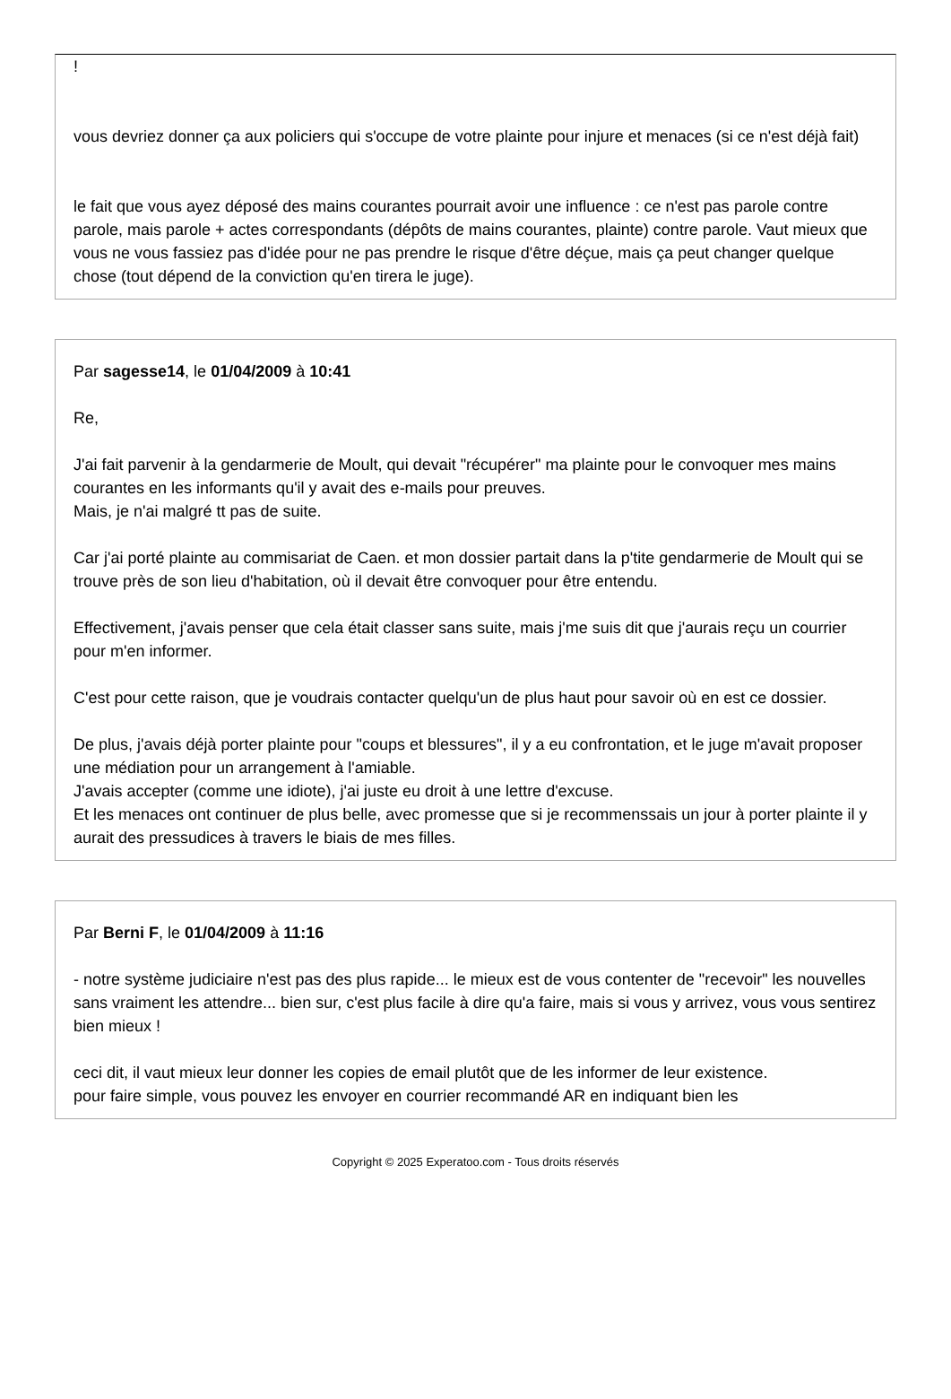!
vous devriez donner ça aux policiers qui s'occupe de votre plainte pour injure et menaces (si ce n'est déjà fait)
le fait que vous ayez déposé des mains courantes pourrait avoir une influence : ce n'est pas parole contre parole, mais parole + actes correspondants (dépôts de mains courantes, plainte) contre parole. Vaut mieux que vous ne vous fassiez pas d'idée pour ne pas prendre le risque d'être déçue, mais ça peut changer quelque chose (tout dépend de la conviction qu'en tirera le juge).
Par sagesse14, le 01/04/2009 à 10:41
Re,
J'ai fait parvenir à la gendarmerie de Moult, qui devait "récupérer" ma plainte pour le convoquer mes mains courantes en les informants qu'il y avait des e-mails pour preuves.
Mais, je n'ai malgré tt pas de suite.
Car j'ai porté plainte au commisariat de Caen. et mon dossier partait dans la p'tite gendarmerie de Moult qui se trouve près de son lieu d'habitation, où il devait être convoquer pour être entendu.
Effectivement, j'avais penser que cela était classer sans suite, mais j'me suis dit que j'aurais reçu un courrier pour m'en informer.
C'est pour cette raison, que je voudrais contacter quelqu'un de plus haut pour savoir où en est ce dossier.
De plus, j'avais déjà porter plainte pour "coups et blessures", il y a eu confrontation, et le juge m'avait proposer une médiation pour un arrangement à l'amiable.
J'avais accepter (comme une idiote), j'ai juste eu droit à une lettre d'excuse.
Et les menaces ont continuer de plus belle, avec promesse que si je recommenssais un jour à porter plainte il y aurait des pressudices à travers le biais de mes filles.
Par Berni F, le 01/04/2009 à 11:16
- notre système judiciaire n'est pas des plus rapide... le mieux est de vous contenter de "recevoir" les nouvelles sans vraiment les attendre... bien sur, c'est plus facile à dire qu'a faire, mais si vous y arrivez, vous vous sentirez bien mieux !
ceci dit, il vaut mieux leur donner les copies de email plutôt que de les informer de leur existence.
pour faire simple, vous pouvez les envoyer en courrier recommandé AR en indiquant bien les
Copyright © 2025 Experatoo.com - Tous droits réservés